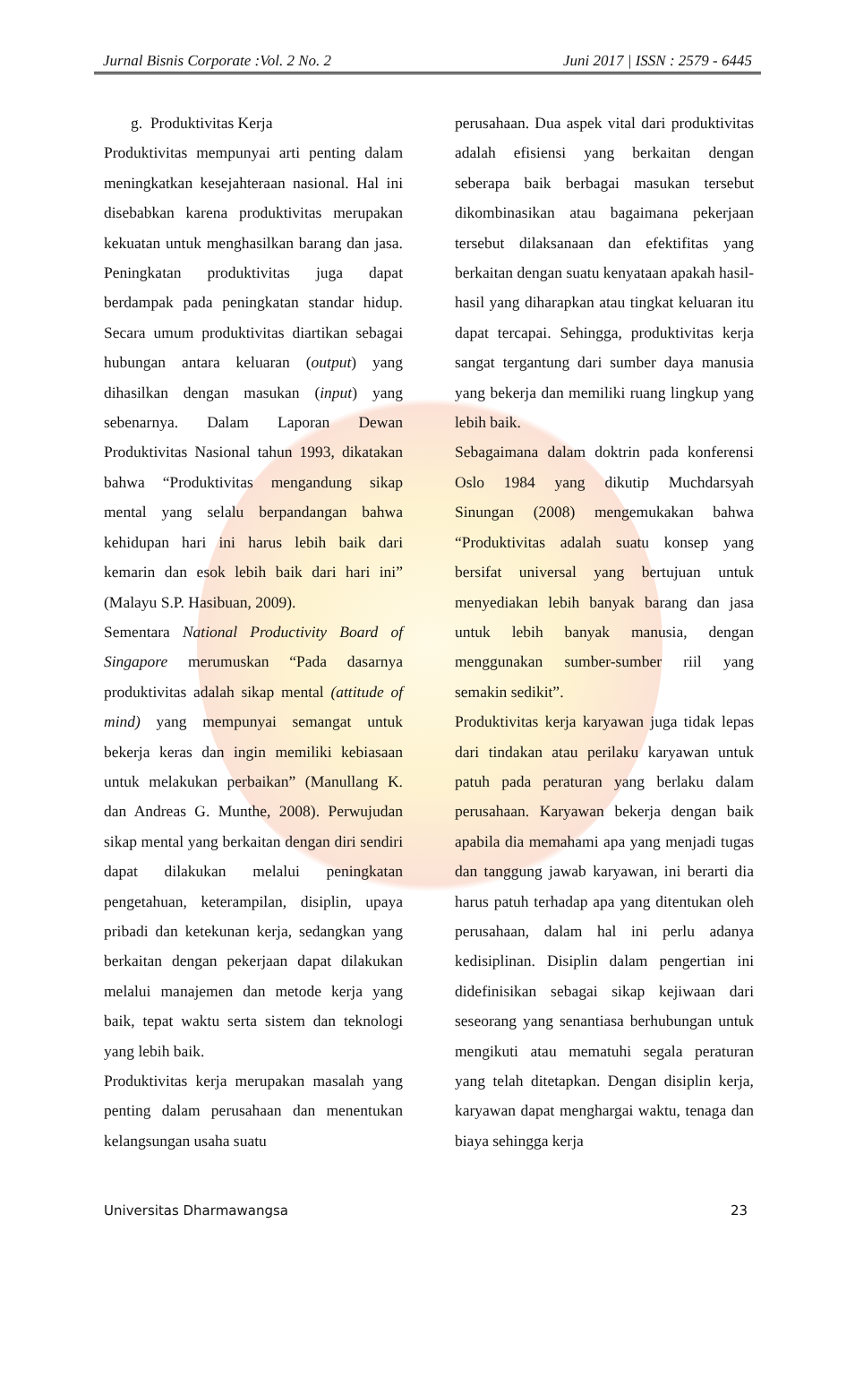Jurnal Bisnis Corporate :Vol. 2 No. 2 Juni 2017 | ISSN : 2579 - 6445
g. Produktivitas Kerja
Produktivitas mempunyai arti penting dalam meningkatkan kesejahteraan nasional. Hal ini disebabkan karena produktivitas merupakan kekuatan untuk menghasilkan barang dan jasa. Peningkatan produktivitas juga dapat berdampak pada peningkatan standar hidup. Secara umum produktivitas diartikan sebagai hubungan antara keluaran (output) yang dihasilkan dengan masukan (input) yang sebenarnya. Dalam Laporan Dewan Produktivitas Nasional tahun 1993, dikatakan bahwa “Produktivitas mengandung sikap mental yang selalu berpandangan bahwa kehidupan hari ini harus lebih baik dari kemarin dan esok lebih baik dari hari ini” (Malayu S.P. Hasibuan, 2009).
Sementara National Productivity Board of Singapore merumuskan “Pada dasarnya produktivitas adalah sikap mental (attitude of mind) yang mempunyai semangat untuk bekerja keras dan ingin memiliki kebiasaan untuk melakukan perbaikan” (Manullang K. dan Andreas G. Munthe, 2008). Perwujudan sikap mental yang berkaitan dengan diri sendiri dapat dilakukan melalui peningkatan pengetahuan, keterampilan, disiplin, upaya pribadi dan ketekunan kerja, sedangkan yang berkaitan dengan pekerjaan dapat dilakukan melalui manajemen dan metode kerja yang baik, tepat waktu serta sistem dan teknologi yang lebih baik.
Produktivitas kerja merupakan masalah yang penting dalam perusahaan dan menentukan kelangsungan usaha suatu
perusahaan. Dua aspek vital dari produktivitas adalah efisiensi yang berkaitan dengan seberapa baik berbagai masukan tersebut dikombinasikan atau bagaimana pekerjaan tersebut dilaksanaan dan efektifitas yang berkaitan dengan suatu kenyataan apakah hasil-hasil yang diharapkan atau tingkat keluaran itu dapat tercapai. Sehingga, produktivitas kerja sangat tergantung dari sumber daya manusia yang bekerja dan memiliki ruang lingkup yang lebih baik.
Sebagaimana dalam doktrin pada konferensi Oslo 1984 yang dikutip Muchdarsyah Sinungan (2008) mengemukakan bahwa “Produktivitas adalah suatu konsep yang bersifat universal yang bertujuan untuk menyediakan lebih banyak barang dan jasa untuk lebih banyak manusia, dengan menggunakan sumber-sumber riil yang semakin sedikit”.
Produktivitas kerja karyawan juga tidak lepas dari tindakan atau perilaku karyawan untuk patuh pada peraturan yang berlaku dalam perusahaan. Karyawan bekerja dengan baik apabila dia memahami apa yang menjadi tugas dan tanggung jawab karyawan, ini berarti dia harus patuh terhadap apa yang ditentukan oleh perusahaan, dalam hal ini perlu adanya kedisiplinan. Disiplin dalam pengertian ini didefinisikan sebagai sikap kejiwaan dari seseorang yang senantiasa berhubungan untuk mengikuti atau mematuhi segala peraturan yang telah ditetapkan. Dengan disiplin kerja, karyawan dapat menghargai waktu, tenaga dan biaya sehingga kerja
Universitas Dharmawangsa 23